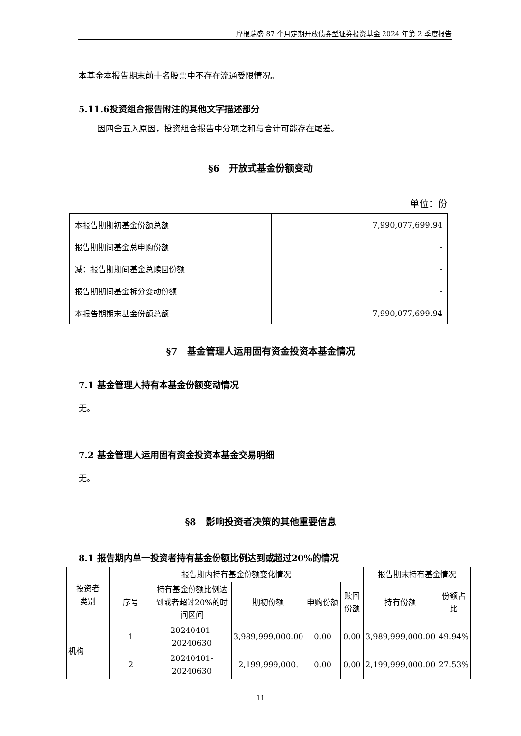摩根瑞盛 87 个月定期开放债券型证券投资基金 2024 年第 2 季度报告
本基金本报告期末前十名股票中不存在流通受限情况。
5.11.6投资组合报告附注的其他文字描述部分
因四舍五入原因，投资组合报告中分项之和与合计可能存在尾差。
§6　开放式基金份额变动
单位：份
| 本报告期期初基金份额总额 | 7,990,077,699.94 |
| 报告期期间基金总申购份额 | - |
| 减：报告期期间基金总赎回份额 | - |
| 报告期期间基金拆分变动份额 | - |
| 本报告期期末基金份额总额 | 7,990,077,699.94 |
§7　基金管理人运用固有资金投资本基金情况
7.1 基金管理人持有本基金份额变动情况
无。
7.2 基金管理人运用固有资金投资本基金交易明细
无。
§8　影响投资者决策的其他重要信息
8.1 报告期内单一投资者持有基金份额比例达到或超过20%的情况
| 投资者 类别 | 报告期内持有基金份额变化情况 | | | | | 报告期末持有基金情况 | |
| --- | --- | --- | --- | --- | --- | --- | --- |
| | 序号 | 持有基金份额比例达到或者超过20%的时间区间 | 期初份额 | 申购份额 | 赎回份额 | 持有份额 | 份额占比 |
| 机构 | 1 | 20240401-20240630 | 3,989,999,000.00 | 0.00 | 0.00 | 3,989,999,000.00 | 49.94% |
| | 2 | 20240401-20240630 | 2,199,999,000. | 0.00 | 0.00 | 2,199,999,000.00 | 27.53% |
11